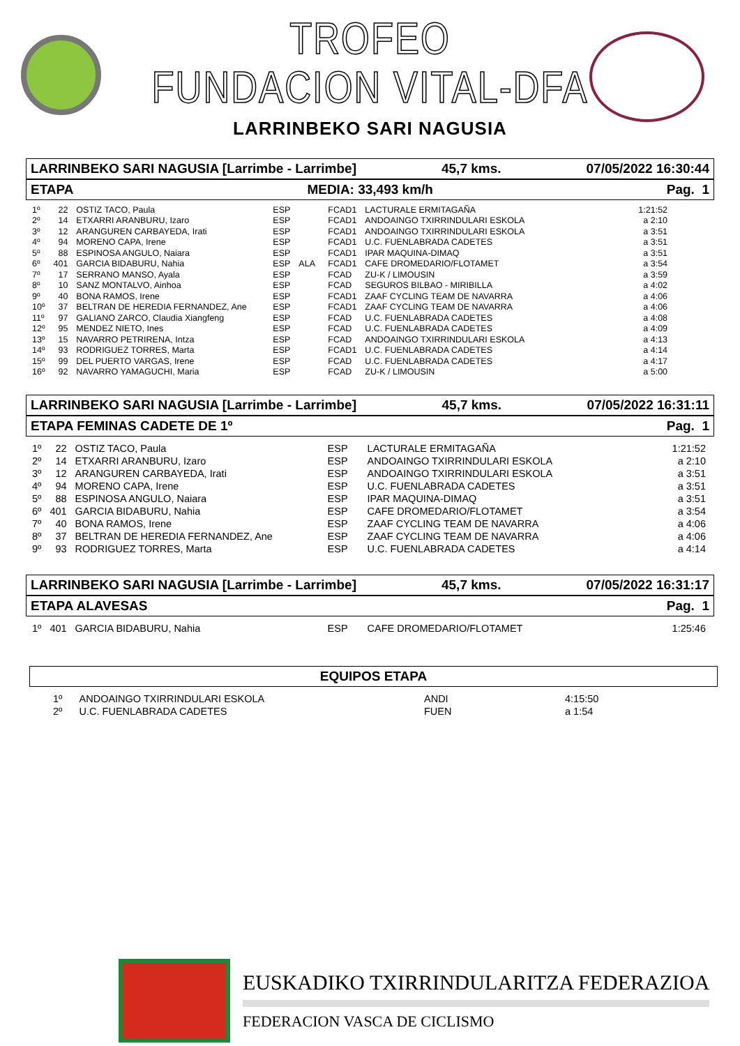TROFEO
FUNDACION VITAL-DFA
LARRINBEKO SARI NAGUSIA
LARRINBEKO SARI NAGUSIA [Larrimbe - Larrimbe] 45,7 kms. 07/05/2022 16:30:44
ETAPA MEDIA: 33,493 km/h Pag. 1
| 1º | 22 | OSTIZ TACO, Paula | ESP | | FCAD1 | LACTURALE ERMITAGAÑA | 1:21:52 |
| 2º | 14 | ETXARRI ARANBURU, Izaro | ESP | | FCAD1 | ANDOAINGO TXIRRINDULARI ESKOLA | a 2:10 |
| 3º | 12 | ARANGUREN CARBAYEDA, Irati | ESP | | FCAD1 | ANDOAINGO TXIRRINDULARI ESKOLA | a 3:51 |
| 4º | 94 | MORENO CAPA, Irene | ESP | | FCAD1 | U.C. FUENLABRADA CADETES | a 3:51 |
| 5º | 88 | ESPINOSA ANGULO, Naiara | ESP | | FCAD1 | IPAR MAQUINA-DIMAQ | a 3:51 |
| 6º | 401 | GARCIA BIDABURU, Nahia | ESP | ALA | FCAD1 | CAFE DROMEDARIO/FLOTAMET | a 3:54 |
| 7º | 17 | SERRANO MANSO, Ayala | ESP | | FCAD | ZU-K / LIMOUSIN | a 3:59 |
| 8º | 10 | SANZ MONTALVO, Ainhoa | ESP | | FCAD | SEGUROS BILBAO - MIRIBILLA | a 4:02 |
| 9º | 40 | BONA RAMOS, Irene | ESP | | FCAD1 | ZAAF CYCLING TEAM DE NAVARRA | a 4:06 |
| 10º | 37 | BELTRAN DE HEREDIA FERNANDEZ, Ane | ESP | | FCAD1 | ZAAF CYCLING TEAM DE NAVARRA | a 4:06 |
| 11º | 97 | GALIANO ZARCO, Claudia Xiangfeng | ESP | | FCAD | U.C. FUENLABRADA CADETES | a 4:08 |
| 12º | 95 | MENDEZ NIETO, Ines | ESP | | FCAD | U.C. FUENLABRADA CADETES | a 4:09 |
| 13º | 15 | NAVARRO PETRIRENA, Intza | ESP | | FCAD | ANDOAINGO TXIRRINDULARI ESKOLA | a 4:13 |
| 14º | 93 | RODRIGUEZ TORRES, Marta | ESP | | FCAD1 | U.C. FUENLABRADA CADETES | a 4:14 |
| 15º | 99 | DEL PUERTO VARGAS, Irene | ESP | | FCAD | U.C. FUENLABRADA CADETES | a 4:17 |
| 16º | 92 | NAVARRO YAMAGUCHI, Maria | ESP | | FCAD | ZU-K / LIMOUSIN | a 5:00 |
LARRINBEKO SARI NAGUSIA [Larrimbe - Larrimbe] 45,7 kms. 07/05/2022 16:31:11
ETAPA FEMINAS CADETE DE 1º Pag. 1
| 1º | 22 | OSTIZ TACO, Paula | ESP | LACTURALE ERMITAGAÑA | 1:21:52 |
| 2º | 14 | ETXARRI ARANBURU, Izaro | ESP | ANDOAINGO TXIRRINDULARI ESKOLA | a 2:10 |
| 3º | 12 | ARANGUREN CARBAYEDA, Irati | ESP | ANDOAINGO TXIRRINDULARI ESKOLA | a 3:51 |
| 4º | 94 | MORENO CAPA, Irene | ESP | U.C. FUENLABRADA CADETES | a 3:51 |
| 5º | 88 | ESPINOSA ANGULO, Naiara | ESP | IPAR MAQUINA-DIMAQ | a 3:51 |
| 6º | 401 | GARCIA BIDABURU, Nahia | ESP | CAFE DROMEDARIO/FLOTAMET | a 3:54 |
| 7º | 40 | BONA RAMOS, Irene | ESP | ZAAF CYCLING TEAM DE NAVARRA | a 4:06 |
| 8º | 37 | BELTRAN DE HEREDIA FERNANDEZ, Ane | ESP | ZAAF CYCLING TEAM DE NAVARRA | a 4:06 |
| 9º | 93 | RODRIGUEZ TORRES, Marta | ESP | U.C. FUENLABRADA CADETES | a 4:14 |
LARRINBEKO SARI NAGUSIA [Larrimbe - Larrimbe] 45,7 kms. 07/05/2022 16:31:17
ETAPA ALAVESAS Pag. 1
| 1º | 401 | GARCIA BIDABURU, Nahia | ESP | CAFE DROMEDARIO/FLOTAMET | 1:25:46 |
EQUIPOS ETAPA
| 1º ANDOAINGO TXIRRINDULARI ESKOLA | ANDI | 4:15:50 |
| 2º U.C. FUENLABRADA CADETES | FUEN | a 1:54 |
EUSKADIKO TXIRRINDULARITZA FEDERAZIOA
FEDERACION VASCA DE CICLISMO